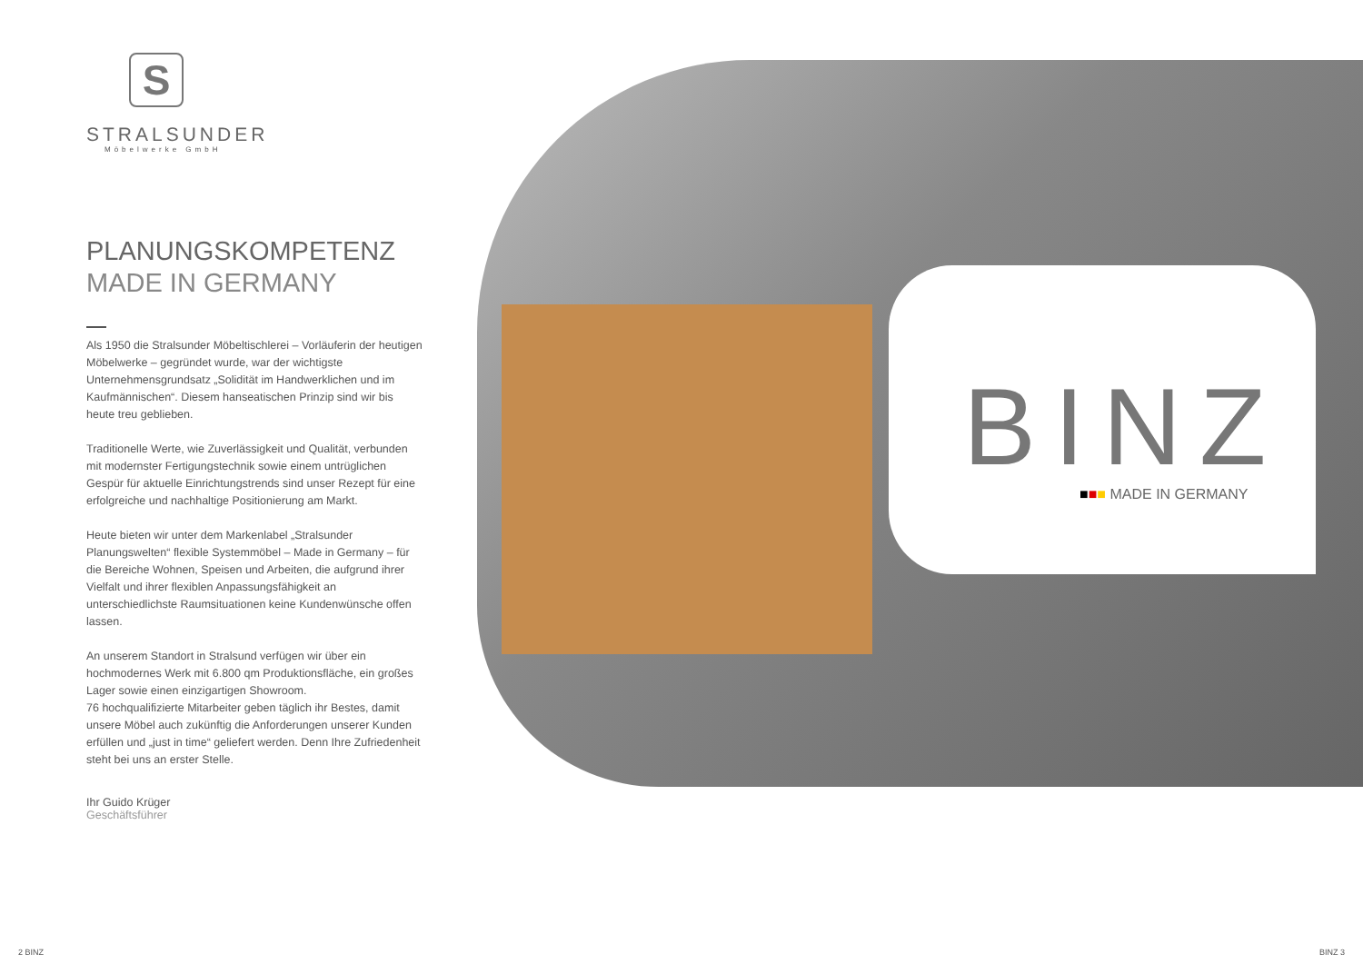S
STRALSUNDER
Möbelwerke GmbH
PLANUNGSKOMPETENZ
MADE IN GERMANY
Als 1950 die Stralsunder Möbeltischlerei – Vorläuferin der heutigen Möbelwerke – gegründet wurde, war der wichtigste Unternehmens­grundsatz „Solidität im Handwerklichen und im Kaufmännischen“. Diesem hanseatischen Prinzip sind wir bis heute treu geblieben.
Traditionelle Werte, wie Zuverlässigkeit und Qualität, verbunden mit modernster Fertigungstechnik sowie einem untrüglichen Gespür für aktuelle Einrichtungstrends sind unser Rezept für eine erfolgreiche und nachhaltige Positionierung am Markt.
Heute bieten wir unter dem Markenlabel „Stralsunder Planungswelten“ flexible Systemmöbel – Made in Germany – für die Bereiche Wohnen, Speisen und Arbeiten, die aufgrund ihrer Vielfalt und ihrer flexiblen Anpassungsfähigkeit an unterschiedlichste Raumsituationen keine Kundenwünsche offen lassen.
An unserem Standort in Stralsund verfügen wir über ein hochmodernes Werk mit 6.800 qm Produktionsfläche, ein großes Lager sowie einen einzigartigen Showroom.
76 hochqualifizierte Mitarbeiter geben täglich ihr Bestes, damit unsere Möbel auch zukünftig die Anforderungen unserer Kunden erfüllen und „just in time“ geliefert werden. Denn Ihre Zufriedenheit steht bei uns an erster Stelle.
Ihr Guido Krüger
Geschäftsführer
BINZ
■■■ MADE IN GERMANY
2 BINZ BINZ 3